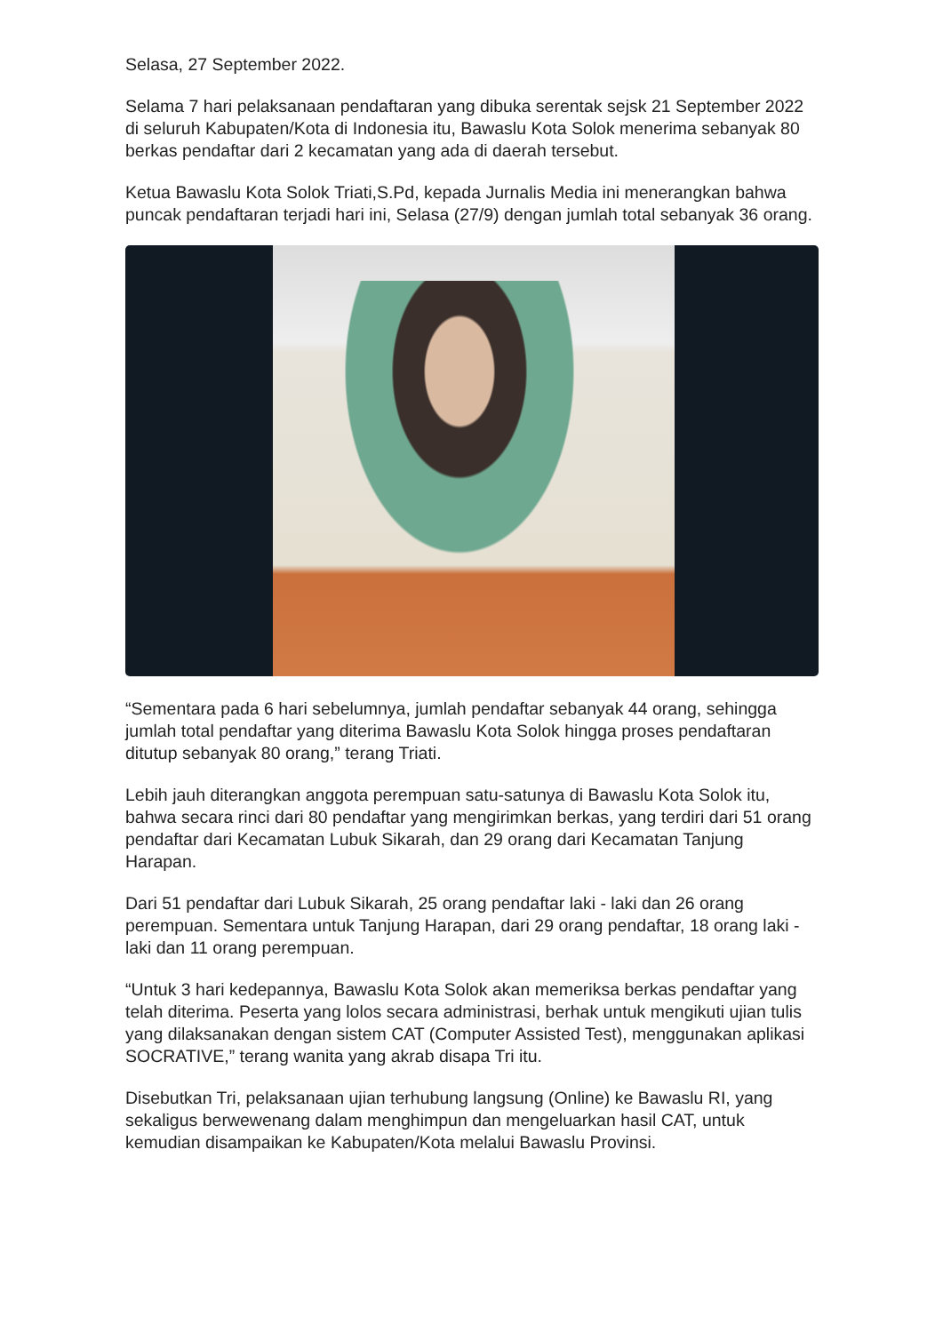Selasa, 27 September 2022.
Selama 7 hari pelaksanaan pendaftaran yang dibuka serentak sejsk 21 September 2022 di seluruh Kabupaten/Kota di Indonesia itu, Bawaslu Kota Solok menerima sebanyak 80 berkas pendaftar dari 2 kecamatan yang ada di daerah tersebut.
Ketua Bawaslu Kota Solok Triati,S.Pd, kepada Jurnalis Media ini menerangkan bahwa puncak pendaftaran terjadi hari ini, Selasa (27/9) dengan jumlah total sebanyak 36 orang.
“Sementara pada 6 hari sebelumnya, jumlah pendaftar sebanyak 44 orang, sehingga jumlah total pendaftar yang diterima Bawaslu Kota Solok hingga proses pendaftaran ditutup sebanyak 80 orang,” terang Triati.
Lebih jauh diterangkan anggota perempuan satu-satunya di Bawaslu Kota Solok itu, bahwa secara rinci dari 80 pendaftar yang mengirimkan berkas, yang terdiri dari 51 orang pendaftar dari Kecamatan Lubuk Sikarah, dan 29 orang dari Kecamatan Tanjung Harapan.
Dari 51 pendaftar dari Lubuk Sikarah, 25 orang pendaftar laki - laki dan 26 orang perempuan. Sementara untuk Tanjung Harapan, dari 29 orang pendaftar, 18 orang laki - laki dan 11 orang perempuan.
“Untuk 3 hari kedepannya, Bawaslu Kota Solok akan memeriksa berkas pendaftar yang telah diterima. Peserta yang lolos secara administrasi, berhak untuk mengikuti ujian tulis yang dilaksanakan dengan sistem CAT (Computer Assisted Test), menggunakan aplikasi SOCRATIVE,” terang wanita yang akrab disapa Tri itu.
Disebutkan Tri, pelaksanaan ujian terhubung langsung (Online) ke Bawaslu RI, yang sekaligus berwewenang dalam menghimpun dan mengeluarkan hasil CAT, untuk kemudian disampaikan ke Kabupaten/Kota melalui Bawaslu Provinsi.